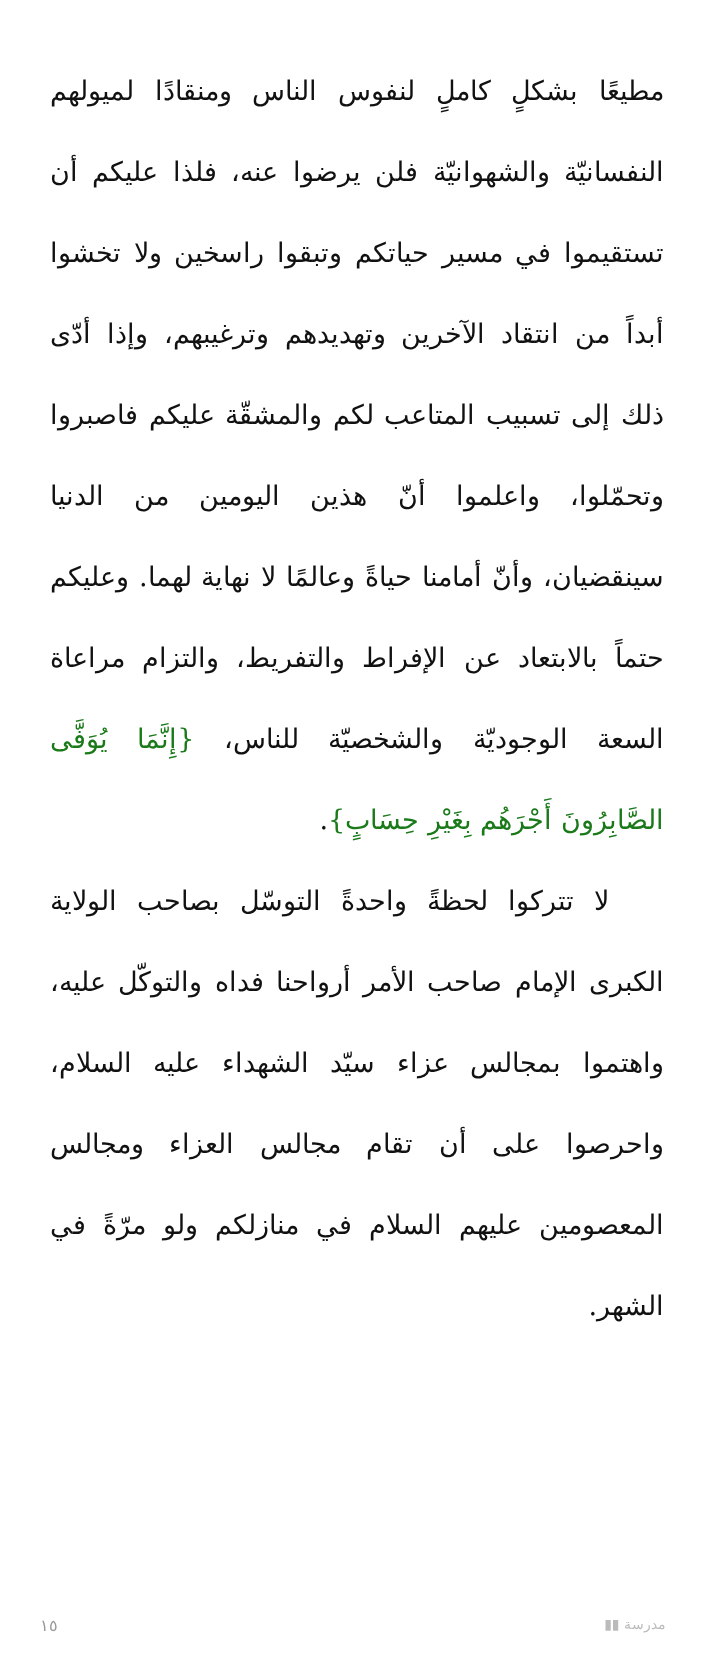مطيعًا بشكلٍ كاملٍ لنفوس الناس ومنقادًا لميولهم النفسانيّة والشهوانيّة فلن يرضوا عنه، فلذا عليكم أن تستقيموا في مسير حياتكم وتبقوا راسخين ولا تخشوا أبداً من انتقاد الآخرين وتهديدهم وترغيبهم، وإذا أدّى ذلك إلى تسبيب المتاعب لكم والمشقّة عليكم فاصبروا وتحمّلوا، واعلموا أنّ هذين اليومين من الدنيا سينقضيان، وأنّ أمامنا حياةً وعالمًا لا نهاية لهما. وعليكم حتماً بالابتعاد عن الإفراط والتفريط، والتزام مراعاة السعة الوجوديّة والشخصيّة للناس، {إِنَّمَا يُوَفَّى الصَّابِرُونَ أَجْرَهُم بِغَيْرِ حِسَابٍ}.
لا تتركوا لحظةً واحدةً التوسّل بصاحب الولاية الكبرى الإمام صاحب الأمر أرواحنا فداه والتوكّل عليه، واهتموا بمجالس عزاء سيّد الشهداء عليه السلام، واحرصوا على أن تقام مجالس العزاء ومجالس المعصومين عليهم السلام في منازلكم ولو مرّةً في الشهر.
١٥ ▮▮ مدرسة